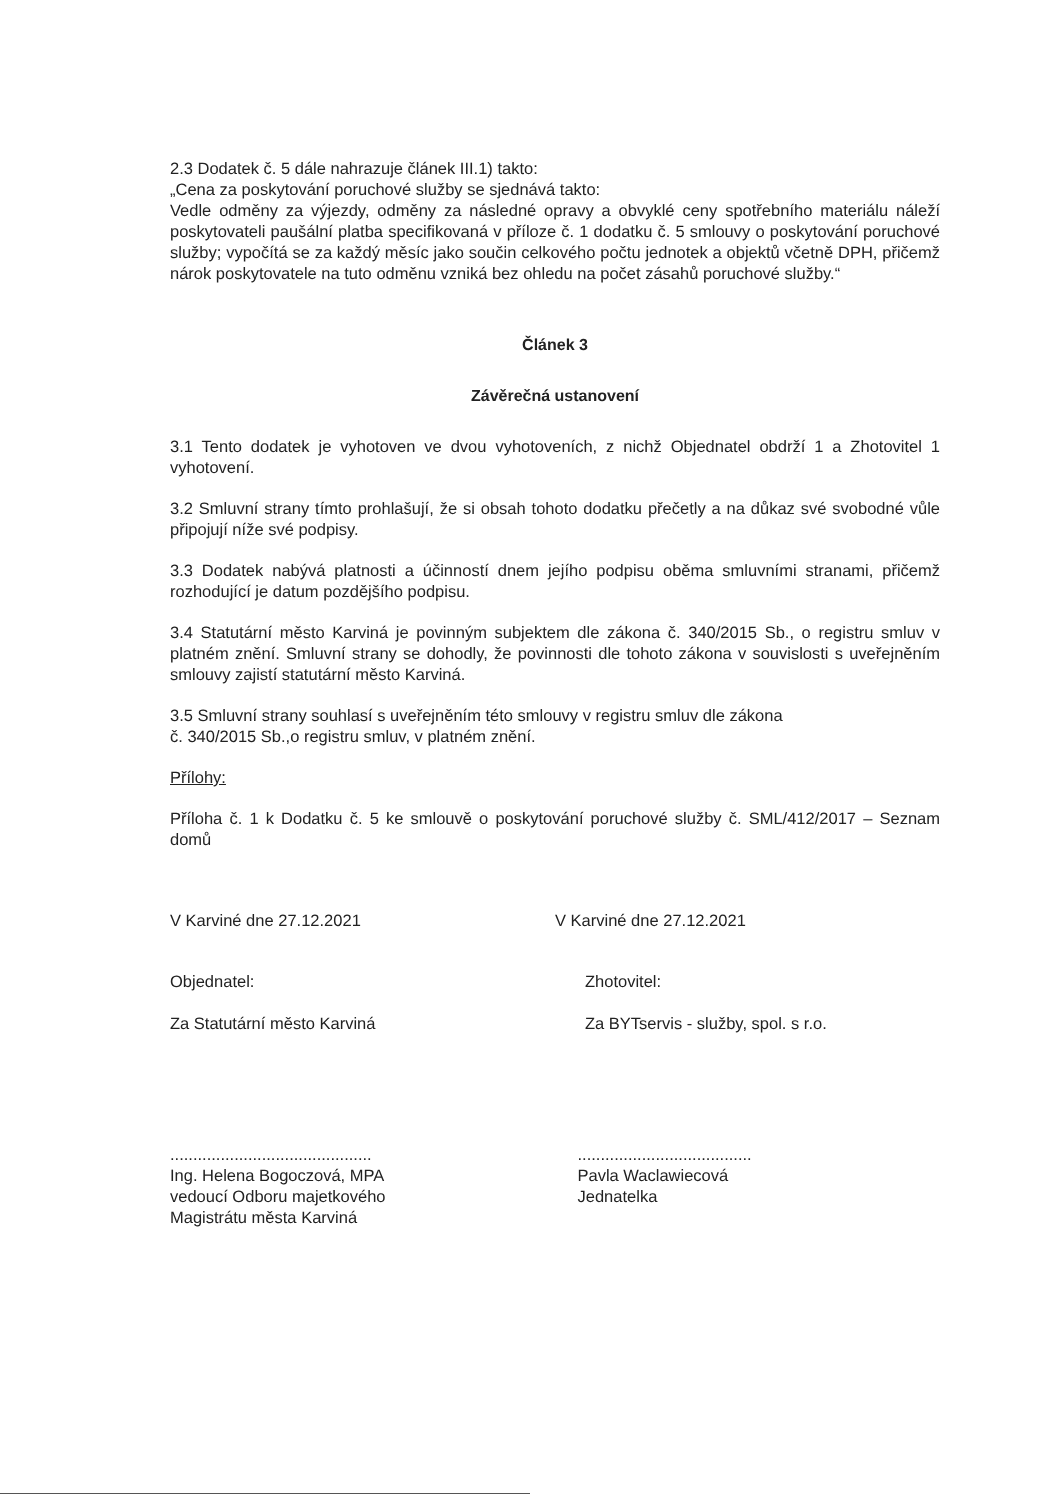2.3 Dodatek č. 5 dále nahrazuje článek III.1) takto:
„Cena za poskytování poruchové služby se sjednává takto:
Vedle odměny za výjezdy, odměny za následné opravy a obvyklé ceny spotřebního materiálu náleží poskytovateli paušální platba specifikovaná v příloze č. 1 dodatku č. 5 smlouvy o poskytování poruchové služby; vypočítá se za každý měsíc jako součin celkového počtu jednotek a objektů včetně DPH, přičemž nárok poskytovatele na tuto odměnu vzniká bez ohledu na počet zásahů poruchové služby.“
Článek 3
Závěrečná ustanovení
3.1 Tento dodatek je vyhotoven ve dvou vyhotoveních, z nichž Objednatel obdrží 1 a Zhotovitel 1 vyhotovení.
3.2 Smluvní strany tímto prohlašují, že si obsah tohoto dodatku přečetly a na důkaz své svobodné vůle připojují níže své podpisy.
3.3 Dodatek nabývá platnosti a účinností dnem jejího podpisu oběma smluvními stranami, přičemž rozhodující je datum pozdějšího podpisu.
3.4 Statutární město Karviná je povinným subjektem dle zákona č. 340/2015 Sb., o registru smluv v platném znění. Smluvní strany se dohodly, že povinnosti dle tohoto zákona v souvislosti s uveřejněním smlouvy zajistí statutární město Karviná.
3.5 Smluvní strany souhlasí s uveřejněním této smlouvy v registru smluv dle zákona
č. 340/2015 Sb.,o registru smluv, v platném znění.
Přílohy:
Příloha č. 1 k Dodatku č. 5 ke smlouvě o poskytování poruchové služby č. SML/412/2017 – Seznam domů
V Karviné dne 27.12.2021 V Karviné dne 27.12.2021
Objednatel:
Za Statutární město Karviná
Zhotovitel:
Za BYTservis - služby, spol. s r.o.
............................................
Ing. Helena Bogoczová, MPA
vedoucí Odboru majetkového
Magistrátu města Karviná
......................................
Pavla Waclawiecová
Jednatelka